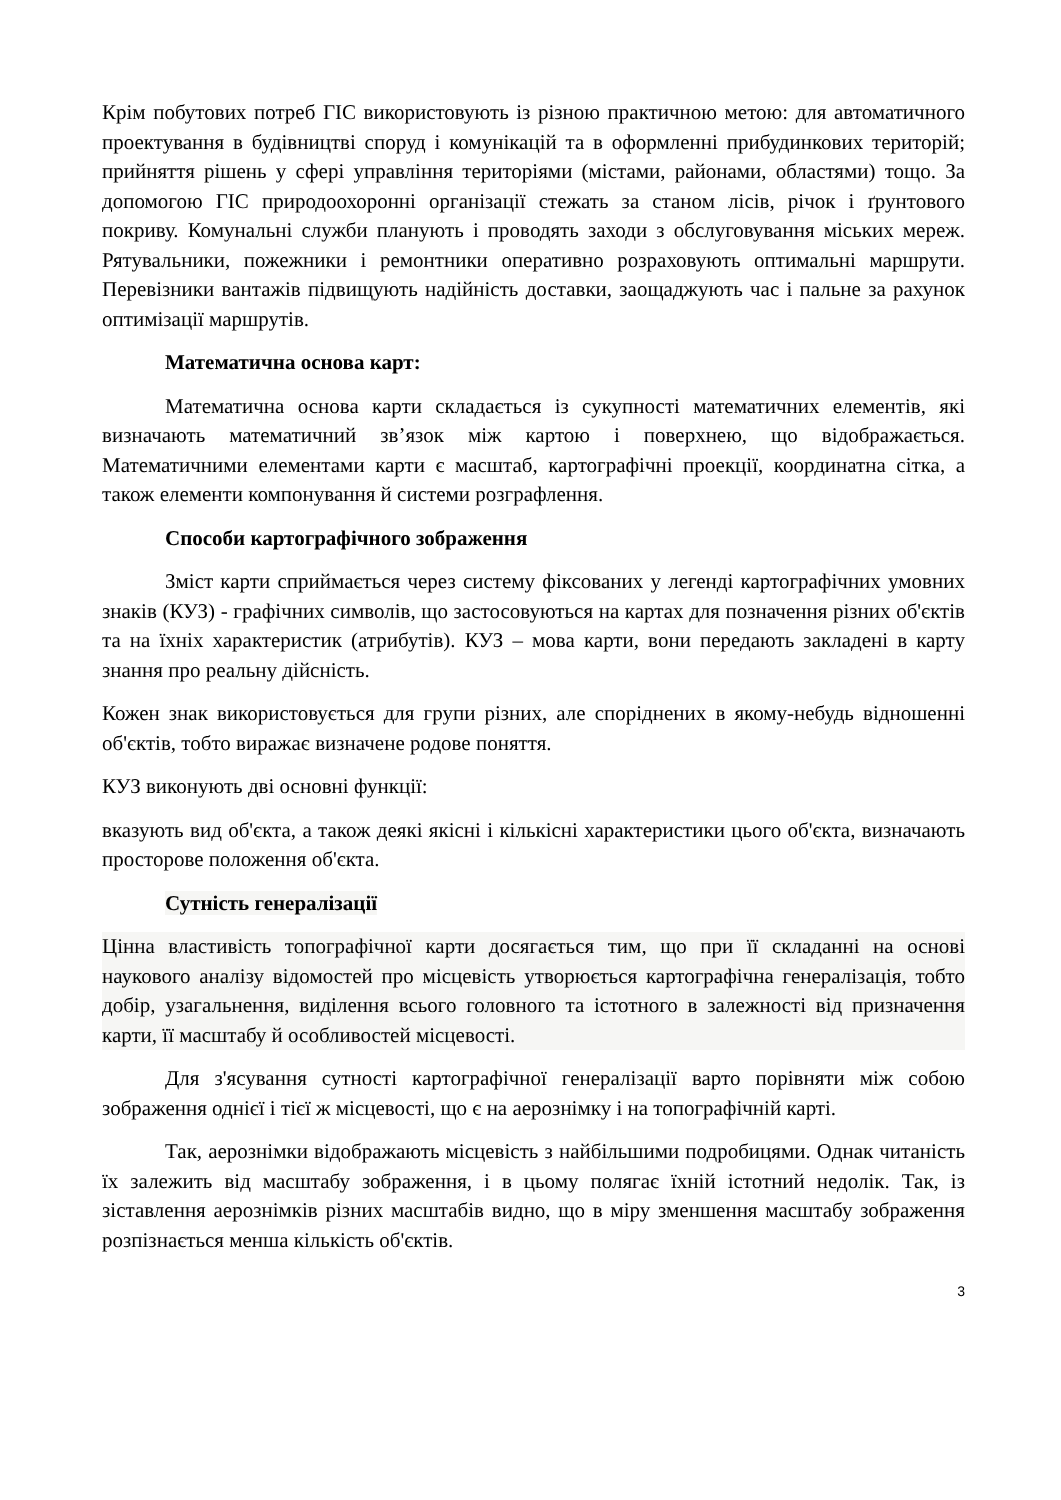Крім побутових потреб ГІС використовують із різною практичною метою: для автоматичного проектування в будівництві споруд і комунікацій та в оформленні прибудинкових територій; прийняття рішень у сфері управління територіями (містами, районами, областями) тощо. За допомогою ГІС природоохоронні організації стежать за станом лісів, річок і ґрунтового покриву. Комунальні служби планують і проводять заходи з обслуговування міських мереж. Рятувальники, пожежники і ремонтники оперативно розраховують оптимальні маршрути. Перевізники вантажів підвищують надійність доставки, заощаджують час і пальне за рахунок оптимізації маршрутів.
Математична основа карт:
Математична основа карти складається із сукупності математичних елементів, які визначають математичний зв’язок між картою і поверхнею, що відображається. Математичними елементами карти є масштаб, картографічні проекції, координатна сітка, а також елементи компонування й системи розграфлення.
Способи картографічного зображення
Зміст карти сприймається через систему фіксованих у легенді картографічних умовних знаків (КУЗ) - графічних символів, що застосовуються на картах для позначення різних об'єктів та на їхніх характеристик (атрибутів). КУЗ – мова карти, вони передають закладені в карту знання про реальну дійсність.
Кожен знак використовується для групи різних, але споріднених в якому-небудь відношенні об'єктів, тобто виражає визначене родове поняття.
КУЗ виконують дві основні функції:
вказують вид об'єкта, а також деякі якісні і кількісні характеристики цього об'єкта, визначають просторове положення об'єкта.
Сутність генералізації
Цінна властивість топографічної карти досягається тим, що при її складанні на основі наукового аналізу відомостей про місцевість утворюється картографічна генералізація, тобто добір, узагальнення, виділення всього головного та істотного в залежності від призначення карти, її масштабу й особливостей місцевості.
Для з'ясування сутності картографічної генералізації варто порівняти між собою зображення однієї і тієї ж місцевості, що є на аерознімку і на топографічній карті.
Так, аерознімки відображають місцевість з найбільшими подробицями. Однак читаність їх залежить від масштабу зображення, і в цьому полягає їхній істотний недолік. Так, із зіставлення аерознімків різних масштабів видно, що в міру зменшення масштабу зображення розпізнається менша кількість об'єктів.
3